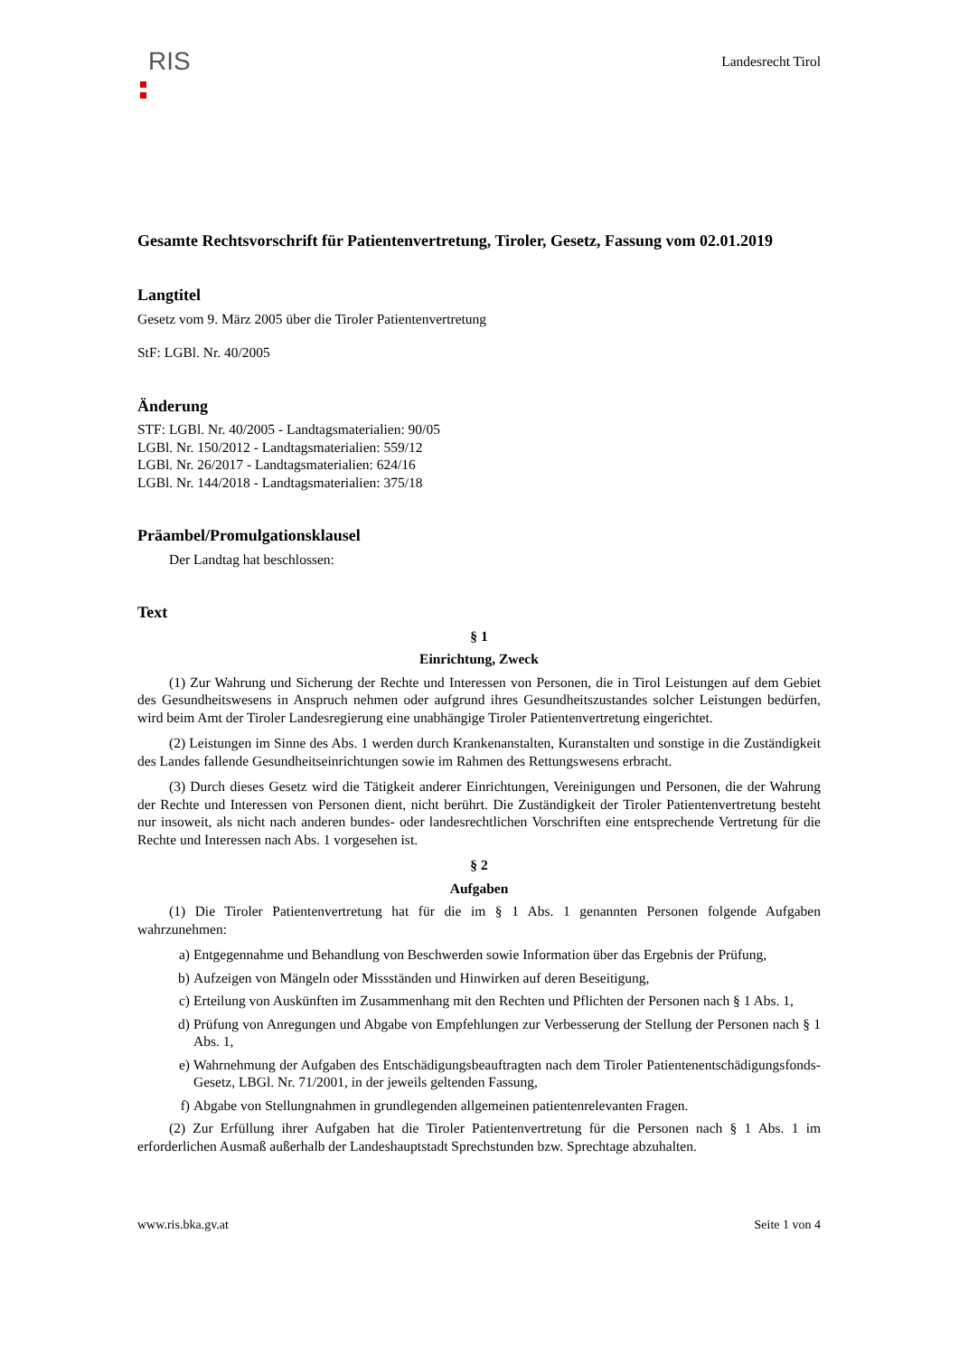RIS
Landesrecht Tirol
Gesamte Rechtsvorschrift für Patientenvertretung, Tiroler, Gesetz, Fassung vom 02.01.2019
Langtitel
Gesetz vom 9. März 2005 über die Tiroler Patientenvertretung
StF: LGBl. Nr. 40/2005
Änderung
STF: LGBl. Nr. 40/2005 - Landtagsmaterialien: 90/05
LGBl. Nr. 150/2012 - Landtagsmaterialien: 559/12
LGBl. Nr. 26/2017 - Landtagsmaterialien: 624/16
LGBl. Nr. 144/2018 - Landtagsmaterialien: 375/18
Präambel/Promulgationsklausel
Der Landtag hat beschlossen:
Text
§ 1
Einrichtung, Zweck
(1) Zur Wahrung und Sicherung der Rechte und Interessen von Personen, die in Tirol Leistungen auf dem Gebiet des Gesundheitswesens in Anspruch nehmen oder aufgrund ihres Gesundheitszustandes solcher Leistungen bedürfen, wird beim Amt der Tiroler Landesregierung eine unabhängige Tiroler Patientenvertretung eingerichtet.
(2) Leistungen im Sinne des Abs. 1 werden durch Krankenanstalten, Kuranstalten und sonstige in die Zuständigkeit des Landes fallende Gesundheitseinrichtungen sowie im Rahmen des Rettungswesens erbracht.
(3) Durch dieses Gesetz wird die Tätigkeit anderer Einrichtungen, Vereinigungen und Personen, die der Wahrung der Rechte und Interessen von Personen dient, nicht berührt. Die Zuständigkeit der Tiroler Patientenvertretung besteht nur insoweit, als nicht nach anderen bundes- oder landesrechtlichen Vorschriften eine entsprechende Vertretung für die Rechte und Interessen nach Abs. 1 vorgesehen ist.
§ 2
Aufgaben
(1) Die Tiroler Patientenvertretung hat für die im § 1 Abs. 1 genannten Personen folgende Aufgaben wahrzunehmen:
a)
Entgegennahme und Behandlung von Beschwerden sowie Information über das Ergebnis der Prüfung,
b)
Aufzeigen von Mängeln oder Missständen und Hinwirken auf deren Beseitigung,
c)
Erteilung von Auskünften im Zusammenhang mit den Rechten und Pflichten der Personen nach § 1 Abs. 1,
d)
Prüfung von Anregungen und Abgabe von Empfehlungen zur Verbesserung der Stellung der Personen nach § 1 Abs. 1,
e)
Wahrnehmung der Aufgaben des Entschädigungsbeauftragten nach dem Tiroler Patientenentschädigungsfonds-Gesetz, LBGl. Nr. 71/2001, in der jeweils geltenden Fassung,
f)
Abgabe von Stellungnahmen in grundlegenden allgemeinen patientenrelevanten Fragen.
(2) Zur Erfüllung ihrer Aufgaben hat die Tiroler Patientenvertretung für die Personen nach § 1 Abs. 1 im erforderlichen Ausmaß außerhalb der Landeshauptstadt Sprechstunden bzw. Sprechtage abzuhalten.
www.ris.bka.gv.at Seite 1 von 4